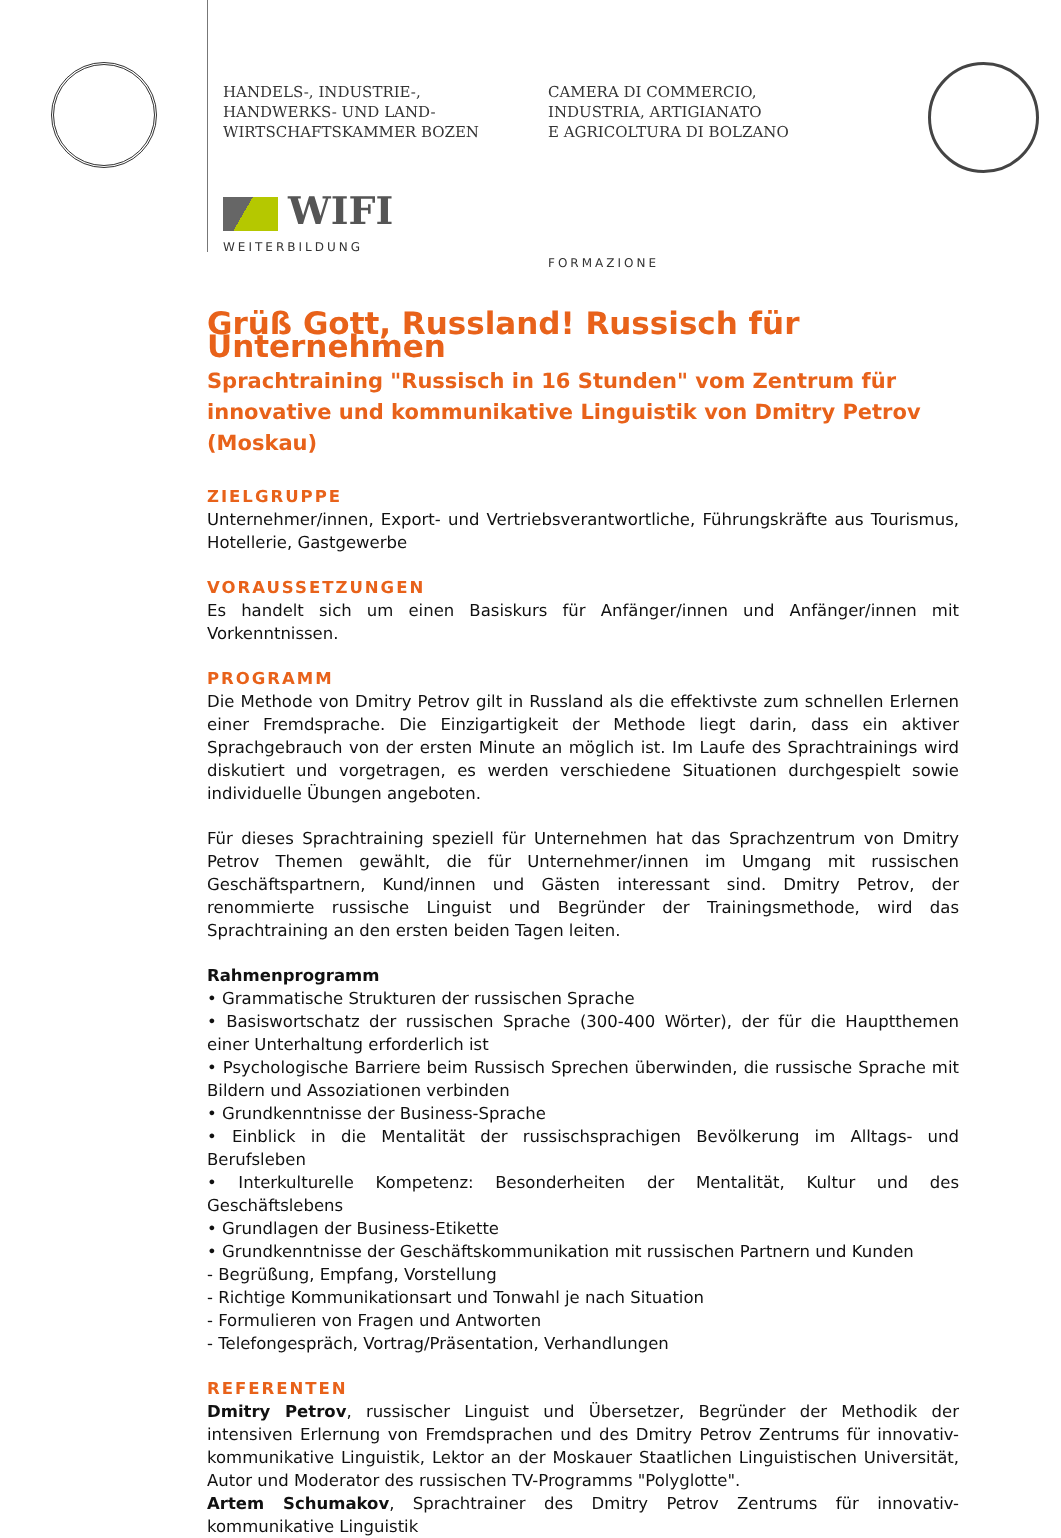HANDELS-, INDUSTRIE-,
HANDWERKS- UND LAND-
WIRTSCHAFTSKAMMER BOZEN
WIFI
WEITERBILDUNG
CAMERA DI COMMERCIO,
INDUSTRIA, ARTIGIANATO
E AGRICOLTURA DI BOLZANO
FORMAZIONE
Grüß Gott, Russland! Russisch für Unternehmen
Sprachtraining "Russisch in 16 Stunden" vom Zentrum für innovative und kommunikative Linguistik von Dmitry Petrov (Moskau)
ZIELGRUPPE
Unternehmer/innen, Export- und Vertriebsverantwortliche, Führungskräfte aus Tourismus, Hotellerie, Gastgewerbe
VORAUSSETZUNGEN
Es handelt sich um einen Basiskurs für Anfänger/innen und Anfänger/innen mit Vorkenntnissen.
PROGRAMM
Die Methode von Dmitry Petrov gilt in Russland als die effektivste zum schnellen Erlernen einer Fremdsprache. Die Einzigartigkeit der Methode liegt darin, dass ein aktiver Sprachgebrauch von der ersten Minute an möglich ist. Im Laufe des Sprachtrainings wird diskutiert und vorgetragen, es werden verschiedene Situationen durchgespielt sowie individuelle Übungen angeboten.
Für dieses Sprachtraining speziell für Unternehmen hat das Sprachzentrum von Dmitry Petrov Themen gewählt, die für Unternehmer/innen im Umgang mit russischen Geschäftspartnern, Kund/innen und Gästen interessant sind. Dmitry Petrov, der renommierte russische Linguist und Begründer der Trainingsmethode, wird das Sprachtraining an den ersten beiden Tagen leiten.
Rahmenprogramm
• Grammatische Strukturen der russischen Sprache
• Basiswortschatz der russischen Sprache (300-400 Wörter), der für die Hauptthemen einer Unterhaltung erforderlich ist
• Psychologische Barriere beim Russisch Sprechen überwinden, die russische Sprache mit Bildern und Assoziationen verbinden
• Grundkenntnisse der Business-Sprache
• Einblick in die Mentalität der russischsprachigen Bevölkerung im Alltags- und Berufsleben
• Interkulturelle Kompetenz: Besonderheiten der Mentalität, Kultur und des Geschäftslebens
• Grundlagen der Business-Etikette
• Grundkenntnisse der Geschäftskommunikation mit russischen Partnern und Kunden
- Begrüßung, Empfang, Vorstellung
- Richtige Kommunikationsart und Tonwahl je nach Situation
- Formulieren von Fragen und Antworten
- Telefongespräch, Vortrag/Präsentation, Verhandlungen
REFERENTEN
Dmitry Petrov, russischer Linguist und Übersetzer, Begründer der Methodik der intensiven Erlernung von Fremdsprachen und des Dmitry Petrov Zentrums für innovativ-kommunikative Linguistik, Lektor an der Moskauer Staatlichen Linguistischen Universität, Autor und Moderator des russischen TV-Programms "Polyglotte".
Artem Schumakov, Sprachtrainer des Dmitry Petrov Zentrums für innovativ-kommunikative Linguistik